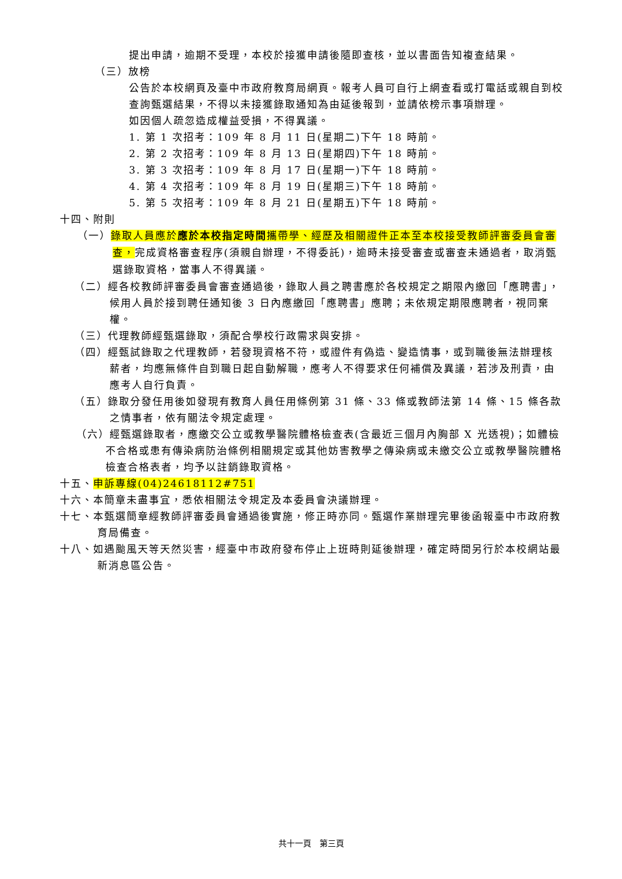提出申請，逾期不受理，本校於接獲申請後隨即查核，並以書面告知複查結果。
（三）放榜
公告於本校網頁及臺中市政府教育局網頁。報考人員可自行上網查看或打電話或親自到校查詢甄選結果，不得以未接獲錄取通知為由延後報到，並請依榜示事項辦理。
如因個人疏忽造成權益受損，不得異議。
1. 第 1 次招考：109 年 8 月 11 日(星期二)下午 18 時前。
2. 第 2 次招考：109 年 8 月 13 日(星期四)下午 18 時前。
3. 第 3 次招考：109 年 8 月 17 日(星期一)下午 18 時前。
4. 第 4 次招考：109 年 8 月 19 日(星期三)下午 18 時前。
5. 第 5 次招考：109 年 8 月 21 日(星期五)下午 18 時前。
十四、附則
（一）錄取人員應於應於本校指定時間攜帶學、經歷及相關證件正本至本校接受教師評審委員會審查，完成資格審查程序(須親自辦理，不得委託)，逾時未接受審查或審查未通過者，取消甄選錄取資格，當事人不得異議。
（二）經各校教師評審委員會審查通過後，錄取人員之聘書應於各校規定之期限內繳回「應聘書」，候用人員於接到聘任通知後 3 日內應繳回「應聘書」應聘；未依規定期限應聘者，視同棄權。
（三）代理教師經甄選錄取，須配合學校行政需求與安排。
（四）經甄試錄取之代理教師，若發現資格不符，或證件有偽造、變造情事，或到職後無法辦理核薪者，均應無條件自到職日起自動解職，應考人不得要求任何補償及異議，若涉及刑責，由應考人自行負責。
（五）錄取分發任用後如發現有教育人員任用條例第 31 條、33 條或教師法第 14 條、15 條各款之情事者，依有關法令規定處理。
（六）經甄選錄取者，應繳交公立或教學醫院體格檢查表(含最近三個月內胸部 X 光透視)；如體檢不合格或患有傳染病防治條例相關規定或其他妨害教學之傳染病或未繳交公立或教學醫院體格檢查合格表者，均予以註銷錄取資格。
十五、申訴專線(04)24618112#751
十六、本簡章未盡事宜，悉依相關法令規定及本委員會決議辦理。
十七、本甄選簡章經教師評審委員會通過後實施，修正時亦同。甄選作業辦理完畢後函報臺中市政府教育局備查。
十八、如遇颱風天等天然災害，經臺中市政府發布停止上班時則延後辦理，確定時間另行於本校網站最新消息區公告。
共十一頁　第三頁